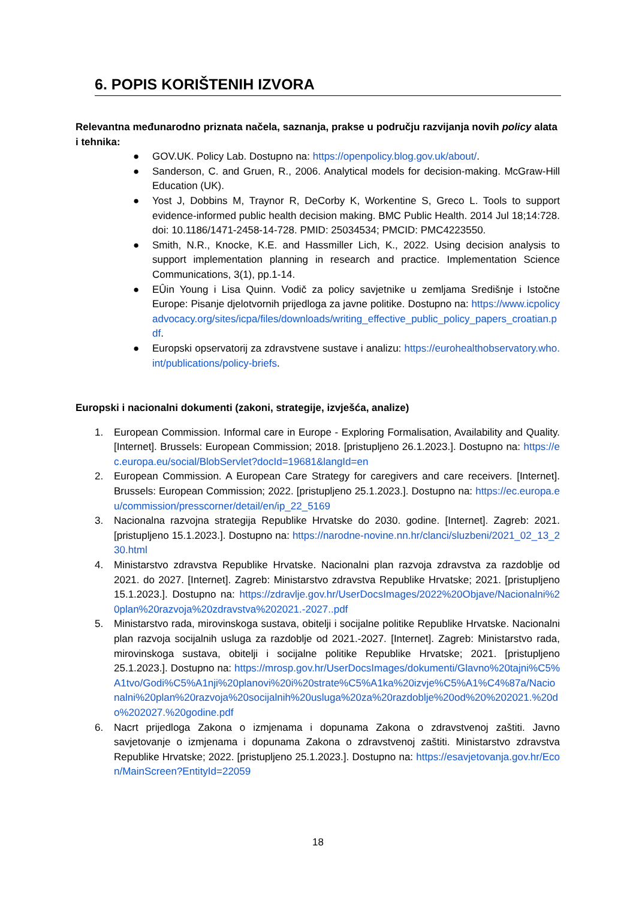6. POPIS KORIŠTENIH IZVORA
Relevantna međunarodno priznata načela, saznanja, prakse u području razvijanja novih policy alata i tehnika:
● GOV.UK. Policy Lab. Dostupno na: https://openpolicy.blog.gov.uk/about/.
● Sanderson, C. and Gruen, R., 2006. Analytical models for decision-making. McGraw-Hill Education (UK).
● Yost J, Dobbins M, Traynor R, DeCorby K, Workentine S, Greco L. Tools to support evidence-informed public health decision making. BMC Public Health. 2014 Jul 18;14:728. doi: 10.1186/1471-2458-14-728. PMID: 25034534; PMCID: PMC4223550.
● Smith, N.R., Knocke, K.E. and Hassmiller Lich, K., 2022. Using decision analysis to support implementation planning in research and practice. Implementation Science Communications, 3(1), pp.1-14.
● EÛin Young i Lisa Quinn. Vodič za policy savjetnike u zemljama Središnje i Istočne Europe: Pisanje djelotvornih prijedloga za javne politike. Dostupno na: https://www.icpolicyadvocacy.org/sites/icpa/files/downloads/writing_effective_public_policy_papers_croatian.pdf.
● Europski opservatorij za zdravstvene sustave i analizu: https://eurohealthobservatory.who.int/publications/policy-briefs.
Europski i nacionalni dokumenti (zakoni, strategije, izvješća, analize)
1. European Commission. Informal care in Europe - Exploring Formalisation, Availability and Quality. [Internet]. Brussels: European Commission; 2018. [pristupljeno 26.1.2023.]. Dostupno na: https://ec.europa.eu/social/BlobServlet?docId=19681&langId=en
2. European Commission. A European Care Strategy for caregivers and care receivers. [Internet]. Brussels: European Commission; 2022. [pristupljeno 25.1.2023.]. Dostupno na: https://ec.europa.eu/commission/presscorner/detail/en/ip_22_5169
3. Nacionalna razvojna strategija Republike Hrvatske do 2030. godine. [Internet]. Zagreb: 2021. [pristupljeno 15.1.2023.]. Dostupno na: https://narodne-novine.nn.hr/clanci/sluzbeni/2021_02_13_230.html
4. Ministarstvo zdravstva Republike Hrvatske. Nacionalni plan razvoja zdravstva za razdoblje od 2021. do 2027. [Internet]. Zagreb: Ministarstvo zdravstva Republike Hrvatske; 2021. [pristupljeno 15.1.2023.]. Dostupno na: https://zdravlje.gov.hr/UserDocsImages/2022%20Objave/Nacionalni%20plan%20razvoja%20zdravstva%202021.-2027..pdf
5. Ministarstvo rada, mirovinskoga sustava, obitelji i socijalne politike Republike Hrvatske. Nacionalni plan razvoja socijalnih usluga za razdoblje od 2021.-2027. [Internet]. Zagreb: Ministarstvo rada, mirovinskoga sustava, obitelji i socijalne politike Republike Hrvatske; 2021. [pristupljeno 25.1.2023.]. Dostupno na: https://mrosp.gov.hr/UserDocsImages/dokumenti/Glavno%20tajni%C5%A1tvo/Godi%C5%A1nji%20planovi%20i%20strate%C5%A1ka%20izvje%C5%A1%C4%87a/Nacionalni%20plan%20razvoja%20socijalnih%20usluga%20za%20razdoblje%20od%20%202021.%20do%202027.%20godine.pdf
6. Nacrt prijedloga Zakona o izmjenama i dopunama Zakona o zdravstvenoj zaštiti. Javno savjetovanje o izmjenama i dopunama Zakona o zdravstvenoj zaštiti. Ministarstvo zdravstva Republike Hrvatske; 2022. [pristupljeno 25.1.2023.]. Dostupno na: https://esavjetovanja.gov.hr/Econ/MainScreen?EntityId=22059
18